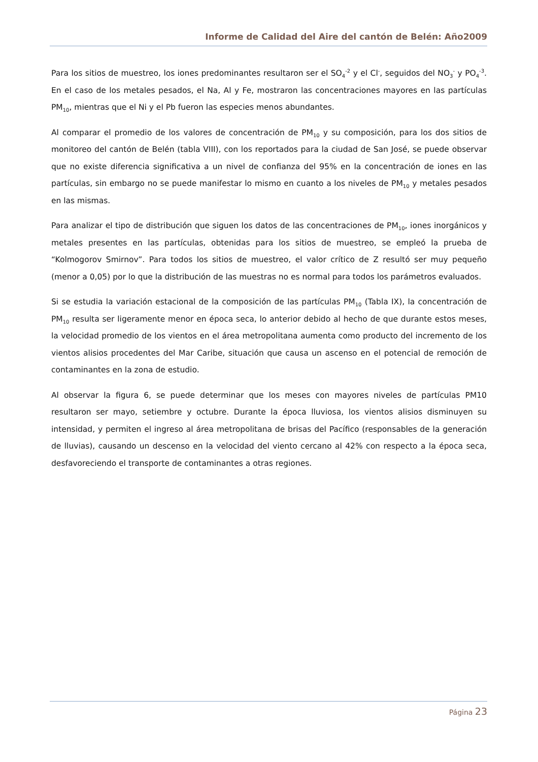Informe de Calidad del Aire del cantón de Belén: Año2009
Para los sitios de muestreo, los iones predominantes resultaron ser el SO<sub>4</sub><sup>-2</sup> y el Cl<sup>-</sup>, seguidos del NO<sub>3</sub><sup>-</sup> y PO<sub>4</sub><sup>-3</sup>. En el caso de los metales pesados, el Na, Al y Fe, mostraron las concentraciones mayores en las partículas PM<sub>10</sub>, mientras que el Ni y el Pb fueron las especies menos abundantes.
Al comparar el promedio de los valores de concentración de PM<sub>10</sub> y su composición, para los dos sitios de monitoreo del cantón de Belén (tabla VIII), con los reportados para la ciudad de San José, se puede observar que no existe diferencia significativa a un nivel de confianza del 95% en la concentración de iones en las partículas, sin embargo no se puede manifestar lo mismo en cuanto a los niveles de PM<sub>10</sub> y metales pesados en las mismas.
Para analizar el tipo de distribución que siguen los datos de las concentraciones de PM<sub>10</sub>, iones inorgánicos y metales presentes en las partículas, obtenidas para los sitios de muestreo, se empleó la prueba de “Kolmogorov Smirnov”. Para todos los sitios de muestreo, el valor crítico de Z resultó ser muy pequeño (menor a 0,05) por lo que la distribución de las muestras no es normal para todos los parámetros evaluados.
Si se estudia la variación estacional de la composición de las partículas PM<sub>10</sub> (Tabla IX), la concentración de PM<sub>10</sub> resulta ser ligeramente menor en época seca, lo anterior debido al hecho de que durante estos meses, la velocidad promedio de los vientos en el área metropolitana aumenta como producto del incremento de los vientos alisios procedentes del Mar Caribe, situación que causa un ascenso en el potencial de remoción de contaminantes en la zona de estudio.
Al observar la figura 6, se puede determinar que los meses con mayores niveles de partículas PM10 resultaron ser mayo, setiembre y octubre. Durante la época lluviosa, los vientos alisios disminuyen su intensidad, y permiten el ingreso al área metropolitana de brisas del Pacífico (responsables de la generación de lluvias), causando un descenso en la velocidad del viento cercano al 42% con respecto a la época seca, desfavoreciendo el transporte de contaminantes a otras regiones.
Página 23